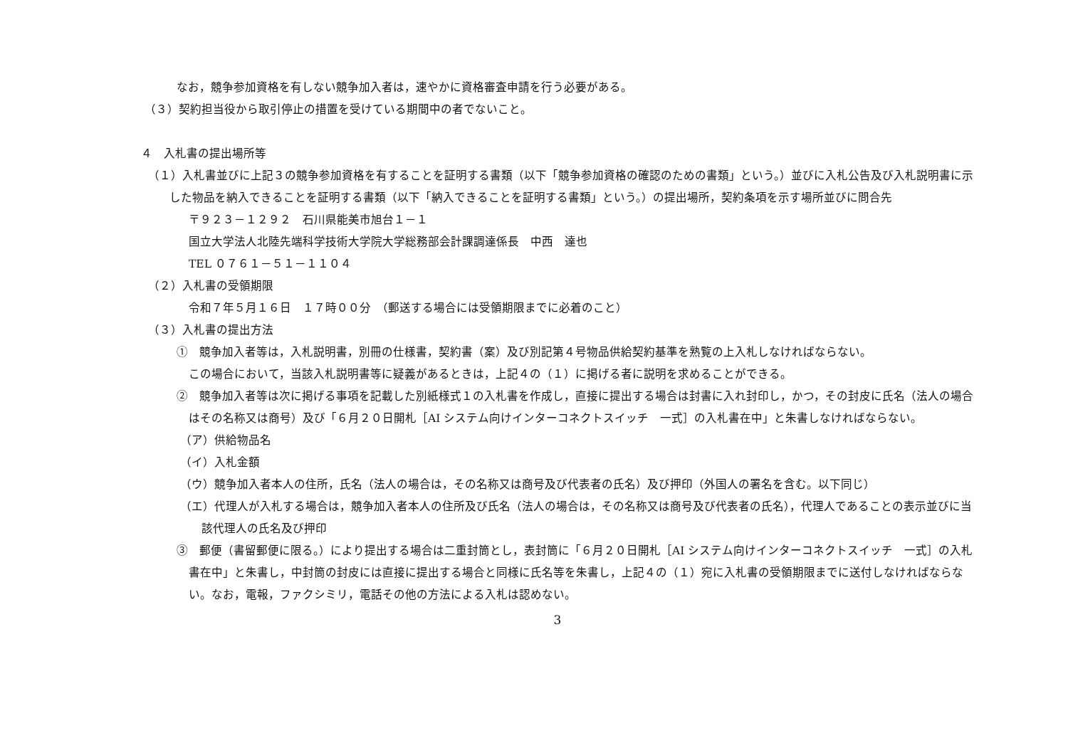なお，競争参加資格を有しない競争加入者は，速やかに資格審査申請を行う必要がある。
（３）契約担当役から取引停止の措置を受けている期間中の者でないこと。
４　入札書の提出場所等
（１）入札書並びに上記３の競争参加資格を有することを証明する書類（以下「競争参加資格の確認のための書類」という。）並びに入札公告及び入札説明書に示した物品を納入できることを証明する書類（以下「納入できることを証明する書類」という。）の提出場所，契約条項を示す場所並びに問合先
〒９２３－１２９２　石川県能美市旭台１－１
国立大学法人北陸先端科学技術大学院大学総務部会計課調達係長　中西　達也
TEL ０７６１－５１－１１０４
（２）入札書の受領期限
令和７年５月１６日　１７時００分　（郵送する場合には受領期限までに必着のこと）
（３）入札書の提出方法
①　競争加入者等は，入札説明書，別冊の仕様書，契約書（案）及び別記第４号物品供給契約基準を熟覧の上入札しなければならない。
この場合において，当該入札説明書等に疑義があるときは，上記４の（１）に掲げる者に説明を求めることができる。
②　競争加入者等は次に掲げる事項を記載した別紙様式１の入札書を作成し，直接に提出する場合は封書に入れ封印し，かつ，その封皮に氏名（法人の場合はその名称又は商号）及び「６月２０日開札［AI システム向けインターコネクトスイッチ　一式］の入札書在中」と朱書しなければならない。
（ア）供給物品名
（イ）入札金額
（ウ）競争加入者本人の住所，氏名（法人の場合は，その名称又は商号及び代表者の氏名）及び押印（外国人の署名を含む。以下同じ）
（エ）代理人が入札する場合は，競争加入者本人の住所及び氏名（法人の場合は，その名称又は商号及び代表者の氏名），代理人であることの表示並びに当該代理人の氏名及び押印
③　郵便（書留郵便に限る。）により提出する場合は二重封筒とし，表封筒に「６月２０日開札［AI システム向けインターコネクトスイッチ　一式］の入札書在中」と朱書し，中封筒の封皮には直接に提出する場合と同様に氏名等を朱書し，上記４の（１）宛に入札書の受領期限までに送付しなければならない。なお，電報，ファクシミリ，電話その他の方法による入札は認めない。
3